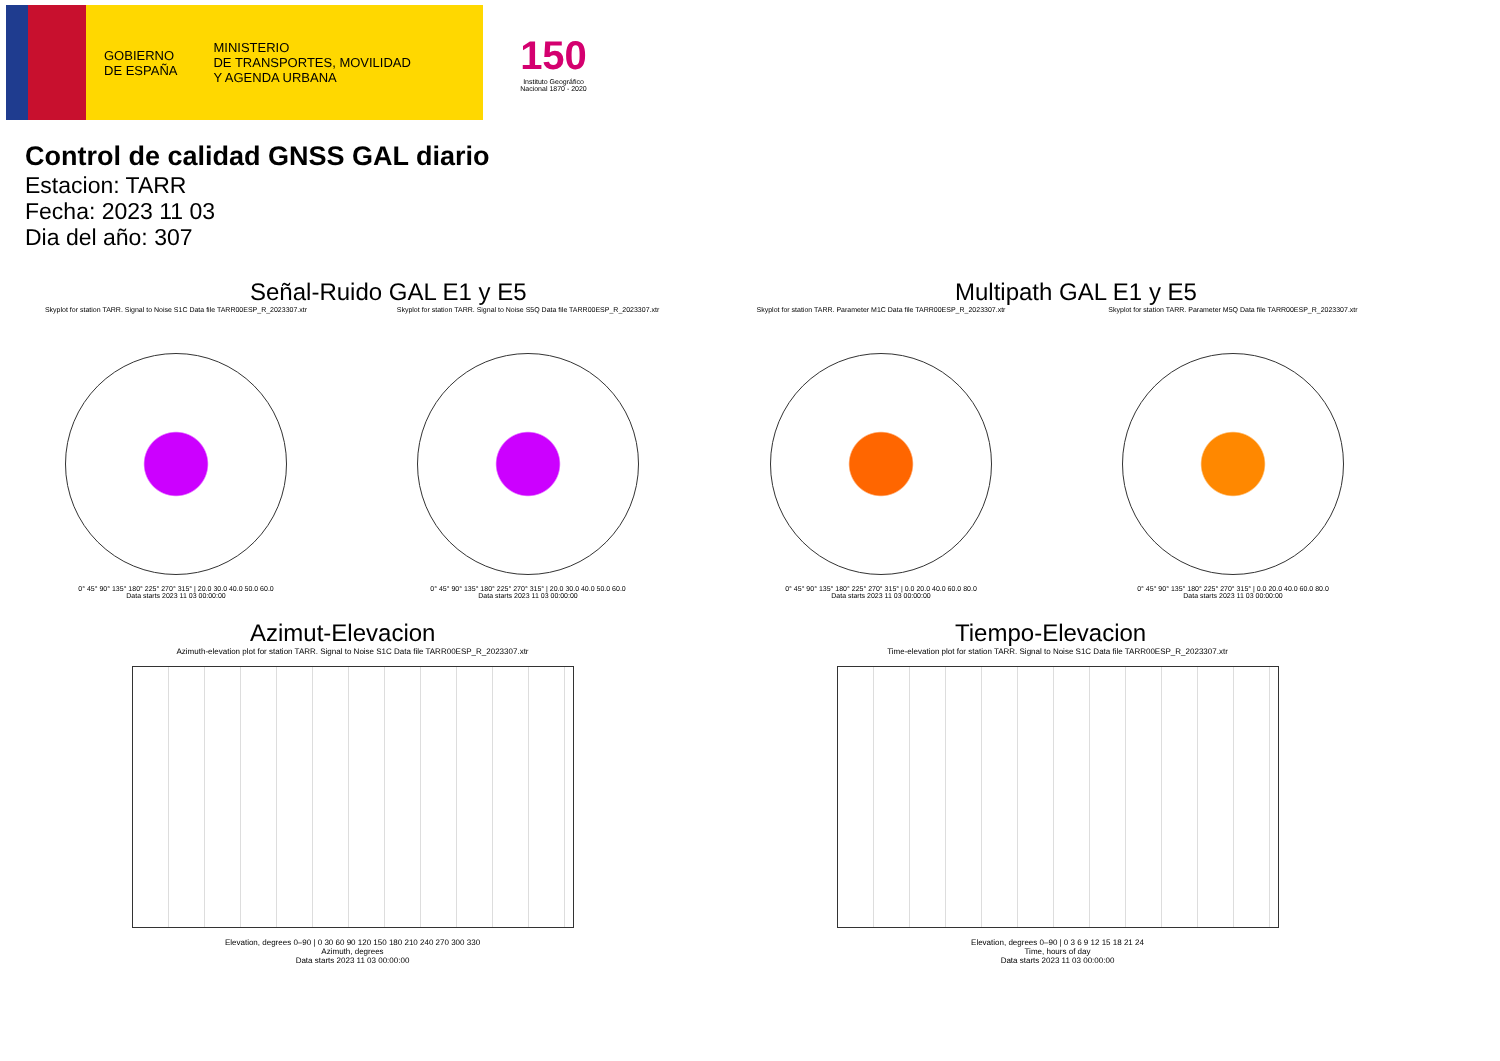GOBIERNO
DE ESPAÑA
MINISTERIO
DE TRANSPORTES, MOVILIDAD
Y AGENDA URBANA
150
Instituto Geográfico Nacional 1870 - 2020
Control de calidad GNSS GAL diario
Estacion: TARR
Fecha: 2023 11 03
Dia del año: 307
Señal-Ruido GAL E1 y E5
Skyplot for station TARR. Signal to Noise S1C Data file TARR00ESP_R_2023307.xtr
0° 45° 90° 135° 180° 225° 270° 315° | 20.0 30.0 40.0 50.0 60.0
Data starts 2023 11 03 00:00:00
Skyplot for station TARR. Signal to Noise S5Q Data file TARR00ESP_R_2023307.xtr
0° 45° 90° 135° 180° 225° 270° 315° | 20.0 30.0 40.0 50.0 60.0
Data starts 2023 11 03 00:00:00
Multipath GAL E1 y E5
Skyplot for station TARR. Parameter M1C Data file TARR00ESP_R_2023307.xtr
0° 45° 90° 135° 180° 225° 270° 315° | 0.0 20.0 40.0 60.0 80.0
Data starts 2023 11 03 00:00:00
Skyplot for station TARR. Parameter M5Q Data file TARR00ESP_R_2023307.xtr
0° 45° 90° 135° 180° 225° 270° 315° | 0.0 20.0 40.0 60.0 80.0
Data starts 2023 11 03 00:00:00
Azimut-Elevacion
Azimuth-elevation plot for station TARR. Signal to Noise S1C Data file TARR00ESP_R_2023307.xtr
Elevation, degrees 0–90 | 0 30 60 90 120 150 180 210 240 270 300 330
Azimuth, degrees
Data starts 2023 11 03 00:00:00
Tiempo-Elevacion
Time-elevation plot for station TARR. Signal to Noise S1C Data file TARR00ESP_R_2023307.xtr
Elevation, degrees 0–90 | 0 3 6 9 12 15 18 21 24
Time, hours of day
Data starts 2023 11 03 00:00:00